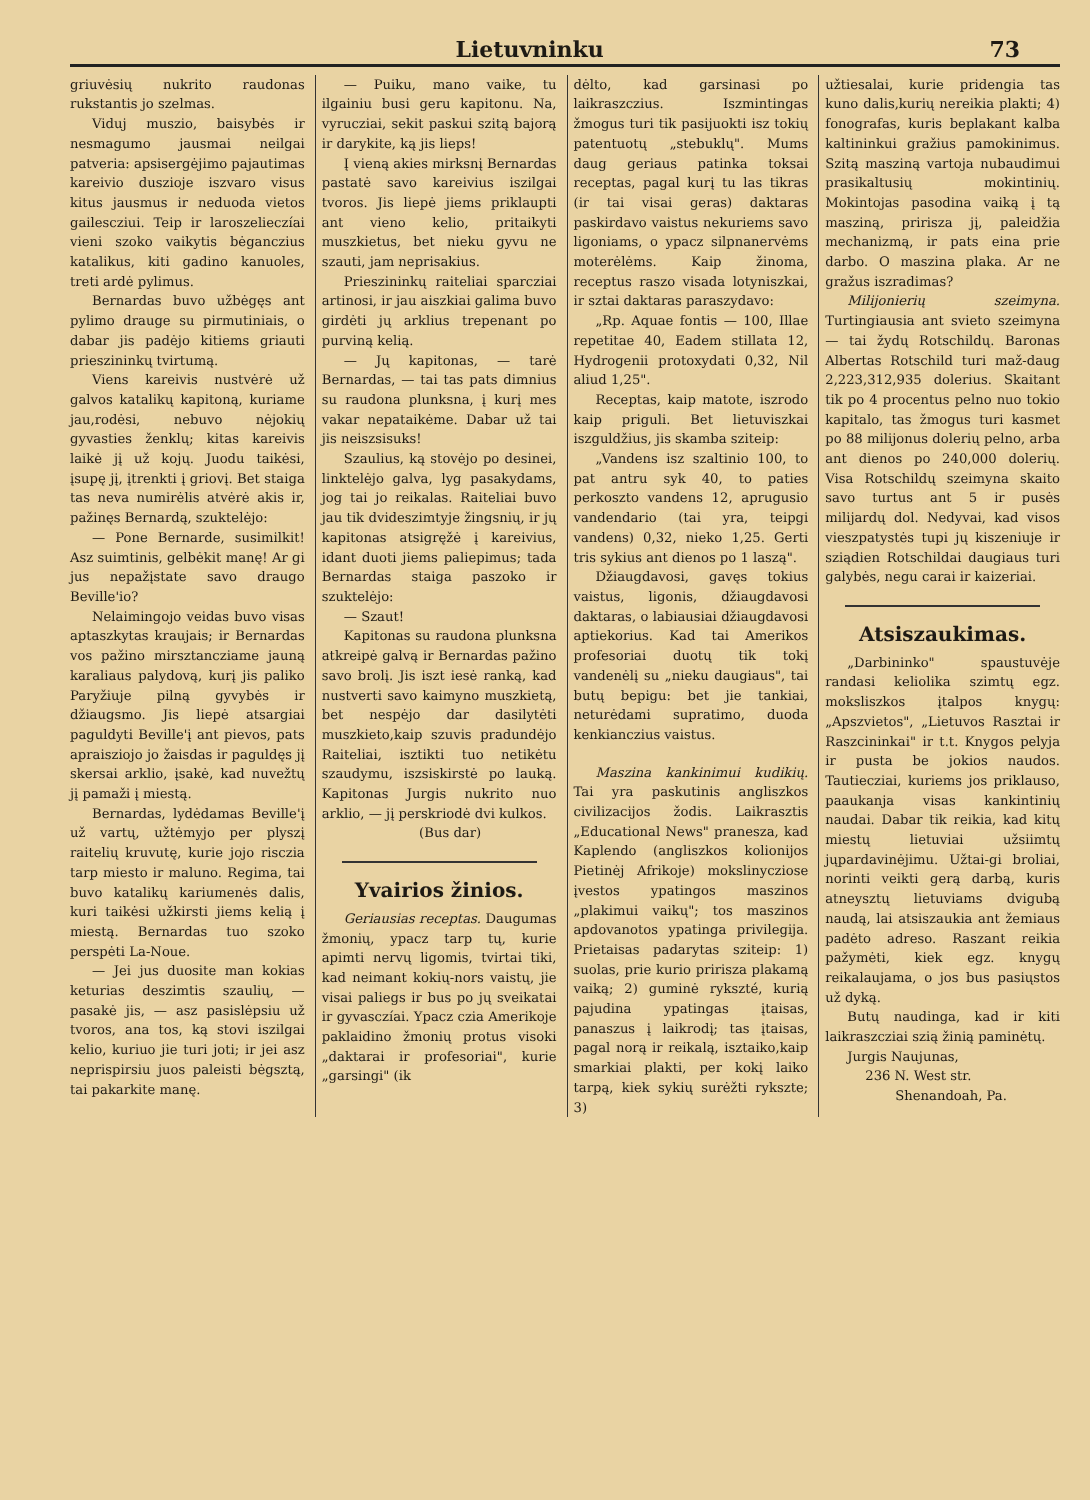Lietuvninku 73
griuvėsių nukrito raudonas rukstantis jo szelmas.
Viduj muszio, baisybės ir nesmagumo jausmai neilgai patveria: apsisergėjimo pajautimas kareivio duszioje iszvaro visus kitus jausmus ir neduoda vietos gailescziui. Teip ir laroszelieczíai vieni szoko vaikytis bėganczius katalikus, kiti gadino kanuoles, treti ardė pylimus.
Bernardas buvo užbėgęs ant pylimo drauge su pirmutiniais, o dabar jis padėjo kitiems griauti prieszininkų tvirtumą.
Viens kareivis nustvėrė už galvos katalikų kapitoną, kuriame jau,rodėsi, nebuvo nėjokių gyvasties ženklų; kitas kareivis laikė jį už kojų. Juodu taikėsi, įsupę jį, įtrenkti į griovį. Bet staiga tas neva numirėlis atvėrė akis ir, pažinęs Bernardą, szuktelėjo:
— Pone Bernarde, susimilkit! Asz suimtinis, gelbėkit manę! Ar gi jus nepažįstate savo draugo Beville'io?
Nelaimingojo veidas buvo visas aptaszkytas kraujais; ir Bernardas vos pažino mirsztancziame jauną karaliaus palydovą, kurį jis paliko Paryžiuje pilną gyvybės ir džiaugsmo. Jis liepė atsargiai paguldyti Beville'į ant pievos, pats apraisziojo jo žaisdas ir paguldęs jį skersai arklio, įsakė, kad nuvežtų jį pamaži į miestą.
Bernardas, lydėdamas Beville'į už vartų, užtėmyjo per plyszį raitelių kruvutę, kurie jojo risczia tarp miesto ir maluno. Regima, tai buvo katalikų kariumenės dalis, kuri taikėsi užkirsti jiems kelią į miestą. Bernardas tuo szoko perspėti La-Noue.
— Jei jus duosite man kokias keturias deszimtis szaulių, — pasakė jis, — asz pasislėpsiu už tvoros, ana tos, ką stovi iszilgai kelio, kuriuo jie turi joti; ir jei asz neprispirsiu juos paleisti bėgsztą, tai pakarkite manę.
— Puiku, mano vaike, tu ilgainiu busi geru kapitonu. Na, vyrucziai, sekit paskui szitą bajorą ir darykite, ką jis lieps!
Į vieną akies mirksnį Bernardas pastatė savo kareivius iszilgai tvoros. Jis liepė jiems priklaupti ant vieno kelio, pritaikyti muszkietus, bet nieku gyvu ne szauti, jam neprisakius.
Prieszininkų raiteliai sparcziai artinosi, ir jau aiszkiai galima buvo girdėti jų arklius trepenant po purviną kelią.
— Jų kapitonas, — tarė Bernardas, — tai tas pats dimnius su raudona plunksna, į kurį mes vakar nepataikėme. Dabar už tai jis neiszsisuks!
Szaulius, ką stovėjo po desinei, linktelėjo galva, lyg pasakydams, jog tai jo reikalas. Raiteliai buvo jau tik dvideszimtyje žingsnių, ir jų kapitonas atsigręžė į kareivius, idant duoti jiems paliepimus; tada Bernardas staiga paszoko ir szuktelėjo:
— Szaut!
Kapitonas su raudona plunksna atkreipė galvą ir Bernardas pažino savo brolį. Jis iszt iesė ranką, kad nustverti savo kaimyno muszkietą, bet nespėjo dar dasilytėti muszkieto,kaip szuvis pradundėjo Raiteliai, isztikti tuo netikėtu szaudymu, iszsiskirstė po lauką. Kapitonas Jurgis nukrito nuo arklio, — jį perskriodė dvi kulkos.
(Bus dar)
Yvairios žinios.
Geriausias receptas. Daugumas žmonių, ypacz tarp tų, kurie apimti nervų ligomis, tvirtai tiki, kad neimant kokių-nors vaistų, jie visai paliegs ir bus po jų sveikatai ir gyvasczíai. Ypacz czia Amerikoje paklaidino žmonių protus visoki „daktarai ir profesoriai", kurie „garsingi" (ik
dėlto, kad garsinasi po laikraszczius. Iszmintingas žmogus turi tik pasijuokti isz tokių patentuotų „stebuklų". Mums daug geriaus patinka toksai receptas, pagal kurį tu las tikras (ir tai visai geras) daktaras paskirdavo vaistus nekuriems savo ligoniams, o ypacz silpnanervėms moterėlėms. Kaip žinoma, receptus raszo visada lotyniszkai, ir sztai daktaras paraszydavo:
„Rp. Aquae fontis — 100, Illae repetitae 40, Eadem stillata 12, Hydrogenii protoxydati 0,32, Nil aliud 1,25".
Receptas, kaip matote, iszrodo kaip priguli. Bet lietuviszkai iszguldžius, jis skamba sziteip:
„Vandens isz szaltinio 100, to pat antru syk 40, to paties perkoszto vandens 12, aprugusio vandendario (tai yra, teipgi vandens) 0,32, nieko 1,25. Gerti tris sykius ant dienos po 1 laszą".
Džiaugdavosi, gavęs tokius vaistus, ligonis, džiaugdavosi daktaras, o labiausiai džiaugdavosi aptiekorius. Kad tai Amerikos profesoriai duotų tik tokį vandenėlį su „nieku daugiaus", tai butų bepigu: bet jie tankiai, neturėdami supratimo, duoda kenkianczius vaistus.
Maszina kankinimui kudikių. Tai yra paskutinis angliszkos civilizacijos žodis. Laikrasztis „Educational News" pranesza, kad Kaplendo (angliszkos kolionijos Pietinėj Afrikoje) mokslinycziose įvestos ypatingos maszinos „plakimui vaikų"; tos maszinos apdovanotos ypatinga privilegija. Prietaisas padarytas sziteip: 1) suolas, prie kurio pririsza plakamą vaiką; 2) guminė rykszté, kurią pajudina ypatingas įtaisas, panaszus į laikrodį; tas įtaisas, pagal norą ir reikalą, isztaiko,kaip smarkiai plakti, per kokį laiko tarpą, kiek sykių surėžti rykszte; 3)
užtiesalai, kurie pridengia tas kuno dalis,kurių nereikia plakti; 4) fonografas, kuris beplakant kalba kaltininkui gražius pamokinimus. Szitą maszіną vartoja nubaudimui prasikaltusių mokintinių. Mokintojas pasodina vaiką į tą maszіną, pririsza jį, paleidžia mechanizmą, ir pats eina prie darbo. O maszina plaka. Ar ne gražus iszradimas?
Milijonierių szeimyna. Turtingiausia ant svieto szeimyna — tai žydų Rotschildų. Baronas Albertas Rotschild turi maž-daug 2,223,312,935 dolerius. Skaitant tik po 4 procentus pelno nuo tokio kapitalo, tas žmogus turi kasmet po 88 milijonus dolerių pelno, arba ant dienos po 240,000 dolerių. Visa Rotschildų szeimyna skaito savo turtus ant 5 ir pusės milijardų dol. Nedyvai, kad visos vieszpatystės tupi jų kiszeniuje ir sziądien Rotschildai daugiaus turi galybės, negu carai ir kaizeriai.
Atsiszaukimas.
„Darbininko" spaustuvėje randasi keliolika szimtų egz. moksliszkos įtalpos knygų: „Apszvietos", „Lietuvos Rasztai ir Raszcininkai" ir t.t. Knygos pelyja ir pusta be jokios naudos. Tautiecziai, kuriems jos priklauso, paaukanja visas kankintinių naudai. Dabar tik reikia, kad kitų miestų lietuviai užsiimtų jųpardavinėjimu. Užtai-gi broliai, norinti veikti gerą darbą, kuris atneysztų lietuviams dvigubą naudą, lai atsiszaukia ant žemiaus padėto adreso. Raszant reikia pažymėti, kiek egz. knygų reikalaujama, o jos bus pasiųstos už dyką.
Butų naudinga, kad ir kiti laikraszcziai szią žinią paminėtų.
Jurgis Naujunas,
236 N. West str.
Shenandoah, Pa.